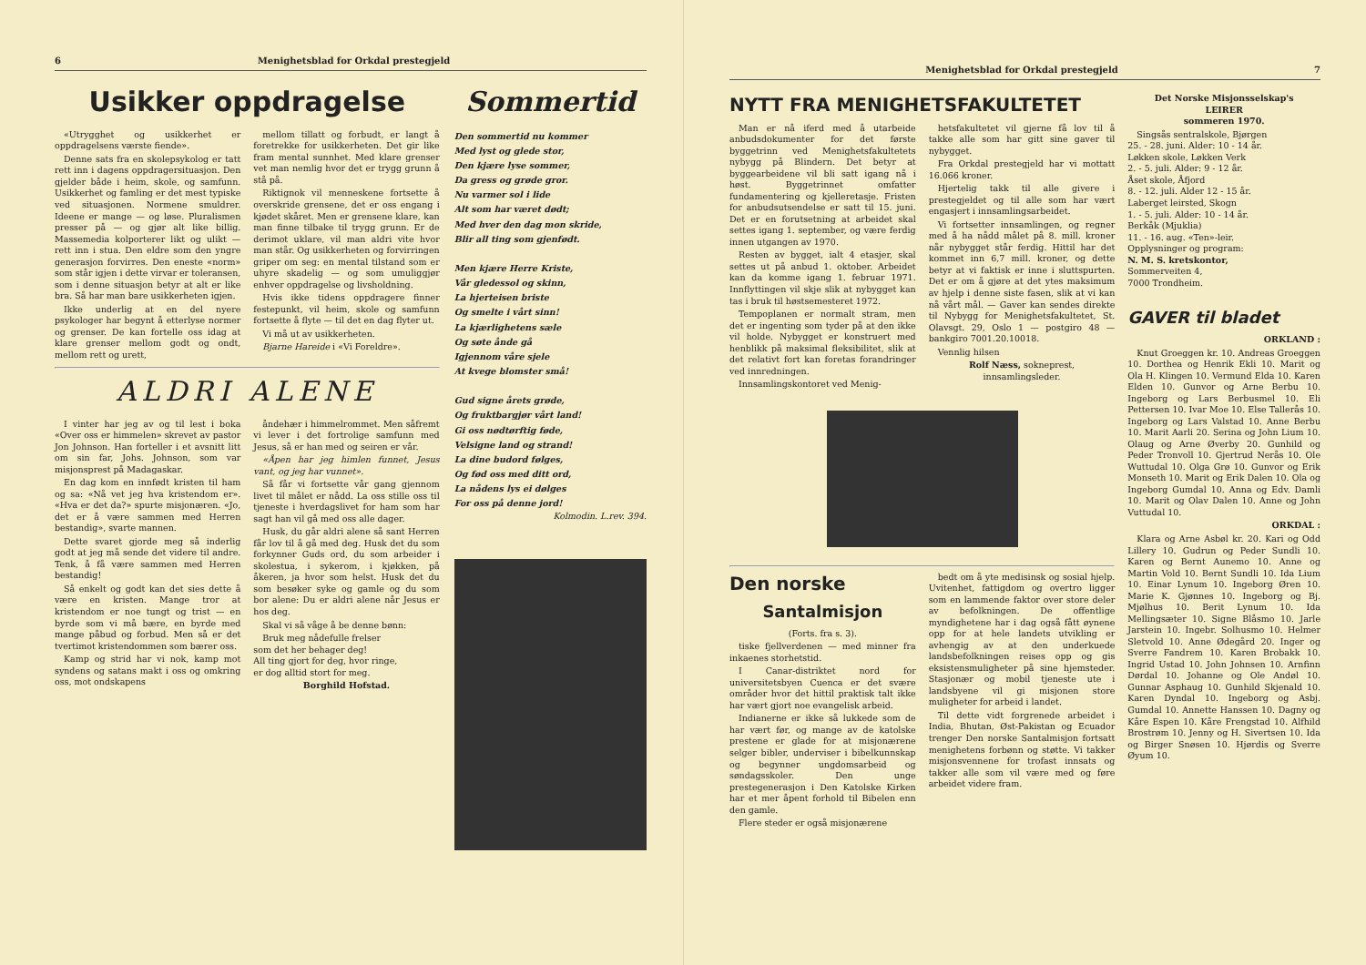6 Menighetsblad for Orkdal prestegjeld
Usikker oppdragelse
«Utrygghet og usikkerhet er oppdragelsens værste fiende».
Denne sats fra en skolepsykolog er tatt rett inn i dagens oppdragersituasjon. Den gjelder både i heim, skole, og samfunn. Usikkerhet og famling er det mest typiske ved situasjonen. Normene smuldrer. Ideene er mange — og løse. Pluralismen presser på — og gjør alt like billig. Massemedia kolporterer likt og ulikt — rett inn i stua. Den eldre som den yngre generasjon forvirres. Den eneste «norm» som står igjen i dette virvar er toleransen, som i denne situasjon betyr at alt er like bra. Så har man bare usikkerheten igjen.
Ikke underlig at en del nyere psykologer har begynt å etterlyse normer og grenser. De kan fortelle oss idag at klare grenser mellom godt og ondt, mellom rett og urett,
mellom tillatt og forbudt, er langt å foretrekke for usikkerheten. Det gir like fram mental sunnhet. Med klare grenser vet man nemlig hvor det er trygg grunn å stå på.
Riktignok vil menneskene fortsette å overskride grensene, det er oss engang i kjødet skåret. Men er grensene klare, kan man finne tilbake til trygg grunn. Er de derimot uklare, vil man aldri vite hvor man står. Og usikkerheten og forvirringen griper om seg: en mental tilstand som er uhyre skadelig — og som umuliggjør enhver oppdragelse og livsholdning.
Hvis ikke tidens oppdragere finner festepunkt, vil heim, skole og samfunn fortsette å flyte — til det en dag flyter ut.
Vi må ut av usikkerheten.
Bjarne Hareide i «Vi Foreldre».
ALDRI ALENE
I vinter har jeg av og til lest i boka «Over oss er himmelen» skrevet av pastor Jon Johnson. Han forteller i et avsnitt litt om sin far, Johs. Johnson, som var misjonsprest på Madagaskar.
En dag kom en innfødt kristen til ham og sa: «Nå vet jeg hva kristendom er». «Hva er det da?» spurte misjonæren. «Jo, det er å være sammen med Herren bestandig», svarte mannen.
Dette svaret gjorde meg så inderlig godt at jeg må sende det videre til andre. Tenk, å få være sammen med Herren bestandig!
Så enkelt og godt kan det sies dette å være en kristen. Mange tror at kristendom er noe tungt og trist — en byrde som vi må bære, en byrde med mange påbud og forbud. Men så er det tvertimot kristendommen som bærer oss.
Kamp og strid har vi nok, kamp mot syndens og satans makt i oss og omkring oss, mot ondskapens
åndehær i himmelrommet. Men såfremt vi lever i det fortrolige samfunn med Jesus, så er han med og seiren er vår.
«Åpen har jeg himlen funnet, Jesus vant, og jeg har vunnet».
Så får vi fortsette vår gang gjennom livet til målet er nådd. La oss stille oss til tjeneste i hverdagslivet for ham som har sagt han vil gå med oss alle dager.
Husk, du går aldri alene så sant Herren får lov til å gå med deg. Husk det du som forkynner Guds ord, du som arbeider i skolestua, i sykerom, i kjøkken, på åkeren, ja hvor som helst. Husk det du som besøker syke og gamle og du som bor alene: Du er aldri alene når Jesus er hos deg.
Skal vi så våge å be denne bønn:
Bruk meg nådefulle frelser
som det her behager deg!
All ting gjort for deg, hvor ringe,
er dog alltid stort for meg.
Borghild Hofstad.
Sommertid
Den sommertid nu kommer
Med lyst og glede stor,
Den kjære lyse sommer,
Da gress og grøde gror.
Nu varmer sol i lide
Alt som har været dødt;
Med hver den dag mon skride,
Blir all ting som gjenfødt.
Men kjære Herre Kriste,
Vår gledessol og skinn,
La hjerteisen briste
Og smelte i vårt sinn!
La kjærlighetens sæle
Og søte ånde gå
Igjennom våre sjele
At kvege blomster små!
Gud signe årets grøde,
Og fruktbargjør vårt land!
Gi oss nødtørftig føde,
Velsigne land og strand!
La dine budord følges,
Og fød oss med ditt ord,
La nådens lys ei dølges
For oss på denne jord!
Kolmodin. L.rev. 394.
Menighetsblad for Orkdal prestegjeld 7
NYTT FRA MENIGHETSFAKULTETET
Man er nå iferd med å utarbeide anbudsdokumenter for det første byggetrinn ved Menighetsfakultetets nybygg på Blindern. Det betyr at byggearbeidene vil bli satt igang nå i høst. Byggetrinnet omfatter fundamentering og kjelleretasje. Fristen for anbudsutsendelse er satt til 15. juni. Det er en forutsetning at arbeidet skal settes igang 1. september, og være ferdig innen utgangen av 1970.
Resten av bygget, ialt 4 etasjer, skal settes ut på anbud 1. oktober. Arbeidet kan da komme igang 1. februar 1971. Innflyttingen vil skje slik at nybygget kan tas i bruk til høstsemesteret 1972.
Tempoplanen er normalt stram, men det er ingenting som tyder på at den ikke vil holde. Nybygget er konstruert med henblikk på maksimal fleksibilitet, slik at det relativt fort kan foretas forandringer ved innredningen.
Innsamlingskontoret ved Menig-
hetsfakultetet vil gjerne få lov til å takke alle som har gitt sine gaver til nybygget.
Fra Orkdal prestegjeld har vi mottatt 16.066 kroner.
Hjertelig takk til alle givere i prestegjeldet og til alle som har vært engasjert i innsamlingsarbeidet.
Vi fortsetter innsamlingen, og regner med å ha nådd målet på 8. mill. kroner når nybygget står ferdig. Hittil har det kommet inn 6,7 mill. kroner, og dette betyr at vi faktisk er inne i sluttspurten. Det er om å gjøre at det ytes maksimum av hjelp i denne siste fasen, slik at vi kan nå vårt mål. — Gaver kan sendes direkte til Nybygg for Menighetsfakultetet, St. Olavsgt. 29, Oslo 1 — postgiro 48 — bankgiro 7001.20.10018.
Vennlig hilsen
Rolf Næss, sokneprest,
innsamlingsleder.
Den norske
Santalmisjon
(Forts. fra s. 3).
tiske fjellverdenen — med minner fra inkaenes storhetstid.
I Canar-distriktet nord for universitetsbyen Cuenca er det svære områder hvor det hittil praktisk talt ikke har vært gjort noe evangelisk arbeid.
Indianerne er ikke så lukkede som de har vært før, og mange av de katolske prestene er glade for at misjonærene selger bibler, underviser i bibelkunnskap og begynner ungdomsarbeid og søndagsskoler. Den unge prestegenerasjon i Den Katolske Kirken har et mer åpent forhold til Bibelen enn den gamle.
Flere steder er også misjonærene
bedt om å yte medisinsk og sosial hjelp. Uvitenhet, fattigdom og overtro ligger som en lammende faktor over store deler av befolkningen. De offentlige myndighetene har i dag også fått øynene opp for at hele landets utvikling er avhengig av at den underkuede landsbefolkningen reises opp og gis eksistensmuligheter på sine hjemsteder. Stasjonær og mobil tjeneste ute i landsbyene vil gi misjonen store muligheter for arbeid i landet.
Til dette vidt forgrenede arbeidet i India, Bhutan, Øst-Pakistan og Ecuador trenger Den norske Santalmisjon fortsatt menighetens forbønn og støtte. Vi takker misjonsvennene for trofast innsats og takker alle som vil være med og føre arbeidet videre fram.
Det Norske Misjonsselskap's
LEIRER
sommeren 1970.
Singsås sentralskole, Bjørgen
25. - 28. juni. Alder: 10 - 14 år.
Løkken skole, Løkken Verk
2. - 5. juli. Alder: 9 - 12 år.
Åset skole, Åfjord
8. - 12. juli. Alder 12 - 15 år.
Laberget leirsted, Skogn
1. - 5. juli. Alder: 10 - 14 år.
Berkåk (Mjuklia)
11. - 16. aug. «Ten»-leir.
Opplysninger og program:
N. M. S. kretskontor,
Sommerveiten 4,
7000 Trondheim.
GAVER til bladet
ORKLAND :
Knut Groeggen kr. 10. Andreas Groeggen 10. Dorthea og Henrik Ekli 10. Marit og Ola H. Klingen 10. Vermund Elda 10. Karen Elden 10. Gunvor og Arne Berbu 10. Ingeborg og Lars Berbusmel 10. Eli Pettersen 10. Ivar Moe 10. Else Tallerås 10. Ingeborg og Lars Valstad 10. Anne Berbu 10. Marit Aarli 20. Serina og John Lium 10. Olaug og Arne Øverby 20. Gunhild og Peder Tronvoll 10. Gjertrud Nerås 10. Ole Wuttudal 10. Olga Grø 10. Gunvor og Erik Monseth 10. Marit og Erik Dalen 10. Ola og Ingeborg Gumdal 10. Anna og Edv. Damli 10. Marit og Olav Dalen 10. Anne og John Vuttudal 10.
ORKDAL :
Klara og Arne Asbøl kr. 20. Kari og Odd Lillery 10. Gudrun og Peder Sundli 10. Karen og Bernt Aunemo 10. Anne og Martin Vold 10. Bernt Sundli 10. Ida Lium 10. Einar Lynum 10. Ingeborg Øren 10. Marie K. Gjønnes 10. Ingeborg og Bj. Mjølhus 10. Berit Lynum 10. Ida Mellingsæter 10. Signe Blåsmo 10. Jarle Jarstein 10. Ingebr. Solhusmo 10. Helmer Sletvold 10. Anne Ødegård 20. Inger og Sverre Fandrem 10. Karen Brobakk 10. Ingrid Ustad 10. John Johnsen 10. Arnfinn Dørdal 10. Johanne og Ole Andøl 10. Gunnar Asphaug 10. Gunhild Skjenald 10. Karen Dyndal 10. Ingeborg og Asbj. Gumdal 10. Annette Hanssen 10. Dagny og Kåre Espen 10. Kåre Frengstad 10. Alfhild Brostrøm 10. Jenny og H. Sivertsen 10. Ida og Birger Snøsen 10. Hjørdis og Sverre Øyum 10.